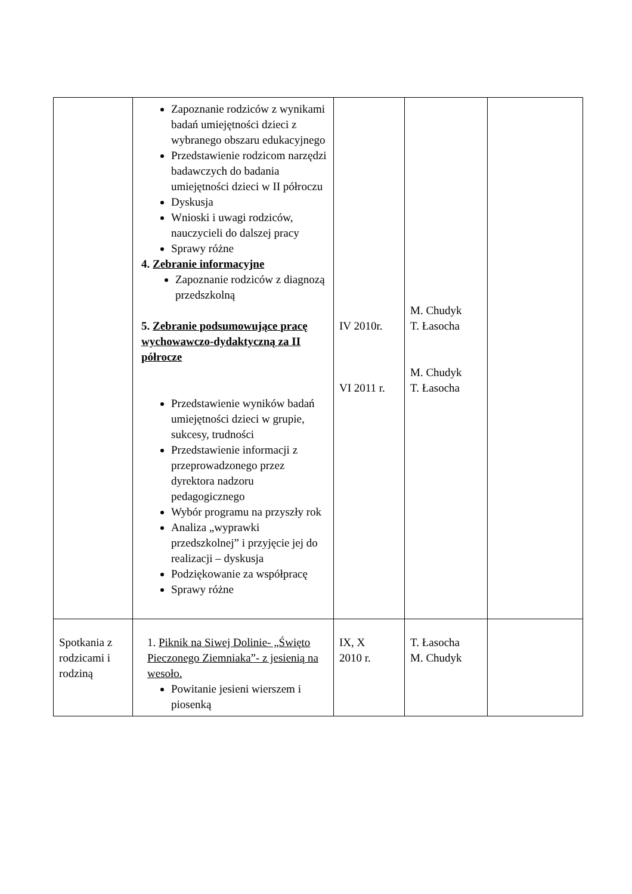| | Zapoznanie rodziców z wynikami badań umiejętności dzieci z wybranego obszaru edukacyjnego Przedstawienie rodzicom narzędzi badawczych do badania umiejętności dzieci w II półroczu Dyskusja Wnioski i uwagi rodziców, nauczycieli do dalszej pracy Sprawy różne 4. Zebranie informacyjne Zapoznanie rodziców z diagnozą przedszkolną 5. Zebranie podsumowujące pracę wychowawczo-dydaktyczną za II półrocze Przedstawienie wyników badań umiejętności dzieci w grupie, sukcesy, trudności Przedstawienie informacji z przeprowadzonego przez dyrektora nadzoru pedagogicznego Wybór programu na przyszły rok Analiza „wyprawki przedszkolnej” i przyjęcie jej do realizacji – dyskusja Podziękowanie za współpracę Sprawy różne | IV 2010r. VI 2011 r. | M. Chudyk T. Łasocha M. Chudyk T. Łasocha | |
| Spotkania z rodzicami i rodziną | 1. Piknik na Siwej Dolinie- „Święto Pieczonego Ziemniaka”- z jesienią na wesoło. Powitanie jesieni wierszem i piosenką | IX, X 2010 r. | T. Łasocha M. Chudyk | |